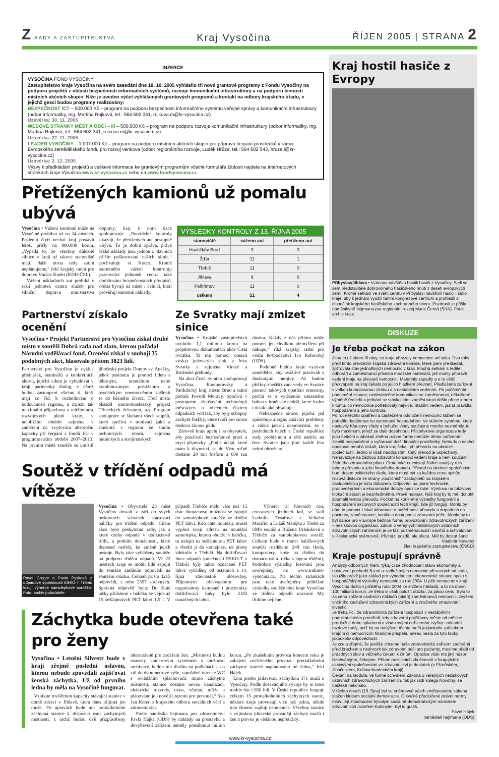Z RADY A ZASTUPITELSTVA Kraj Vysočina ŘÍJEN 2005 | STRANA 2
INZERCE
VYSOČINA FOND VYSOČINY
Zastupitelstvo kraje Vysočina na svém zasedání dne 18. 10. 2005 vyhlásilo tři nové grantové programy z Fondu Vysočiny na podporu projektů z oblasti bezpečnosti informačních systémů, rozvoje komunikační infrastruktury a na podporu činnosti místních akčních skupin. Níže je uveden výčet vyhlášených grantových programů a kontakt na odbory krajského úřadu, v jejichž gesci budou programy realizovány:
BEZPEČNOST ICT – 500.000 Kč – program na podporu bezpečnosti informačního systému veřejné správy a komunikační infrastruktury (odbor informatiky, Ing. Martina Rojková, tel.: 564 602 341, rojkova.m@kr-vysocina.cz)
Uzávěrka: 30. 11. 2005
WEBOVÉ STRÁNKY MĚST A OBCÍ – III – 500.000 Kč – program na podporu rozvoje komunikační infrastruktury (odbor informatiky, Ing. Martina Rojková, tel.: 564 602 341, rojkova.m@kr-vysocina.cz)
Uzávěrka: 22. 11. 2005
LEADER VYSOČINY – 1.007.000 Kč – program na podporu místních akčních skupin pro přípravu čerpání prostředků v rámci Evropského zemědělského fondu pro rozvoj venkova (odbor regionálního rozvoje, Luděk Hrůza, tel.: 564 602 543, hruza.l@kr-vysocina.cz)
Uzávěrka: 2. 12. 2005
Výzvy k předkládání projektů a veškeré informace ke grantovým programům včetně formuláře žádosti najdete na internetových stránkách kraje Vysočina www.kr-vysocina.cz nebo na www.fondvysociny.cz.
Přetížených kamionů už pomalu ubývá
Vysočina • Vážení kamionů může na Vysočině probíhat už na 24 místech. Poslední čtyři nechal kraj postavit letos, přišly na 800.000 korun. „Vypadá to, že všechny důležité silnice v kraji už takové stanoviště mají, další místa tedy zatím neplánujeme,“ řekl krajský radní pro dopravu Václav Kodet (KDU-ČSL).
Vážení nákladních aut probíhá v režii jednotek centra služeb pro silniční dopravu ministerstva dopravy, kraj s nimi úzce spolupracuje. „Pravidelné kontroly ukazují, že přetížených aut postupně ubývá. To je dobrá zpráva, právě těžké náklady jsou jednou z hlavních příčin poškozování našich silnic,“ pochvaluje si Kodet. Kromě samotného vážení kontrolují pracovníci jednotek centra také dodržování bezpečnostních předpisů, občas bývají na místě i celníci, kteří prověřují samotné náklady.
VÝSLEDKY KONTROLY Z 13. ŘÍJNA 2005
| stanoviště | váženo aut | přetíženo aut |
| --- | --- | --- |
| Havlíčkův Brod | 9 | 3 |
| Žďár | 11 | 1 |
| Třebíč | 11 | 0 |
| Jihlava | 9 | 0 |
| Pelhřimov | 11 | 0 |
| celkem | 51 | 4 |
Partnerství získalo ocenění
Vysočina • Projekt Partnerství pro Vysočinu získal druhé místo v soutěži Dobrá rada nad zlato, kterou pořádal Národní vzdělávací fond. Ocenění získal v souboji 35 podobných akcí, hlasovalo přitom 3823 lidí.
Partnerství pro Vysočinu je cyklus přednášek, seminářů a konkrétních aktivit, jejichž cílem je vybudovat v kraji partnerský dialog, v němž budou zastoupeni všichni ti, kteří mají co říci k rozhodování o budoucnosti regionu, a zajistit tak maximální přijatelnost a udržitelnost rozvojových plánů kraje, v nejbližším období zejména v zaměření na zvyšování absorpční kapacity při čerpání z fondů EU v programovacím období 2007–2013. Na prvním místě soutěže se umístil jihočeský projekt Domov sv. Anežky, jehož posláním je pomoci lidem s tělesným, mentálním nebo kombinovaným postižením a psychickým onemocněním začlenit se do běžného života. Třetí místo obsadil moravskoslezský projekt Třineckých železáren, a.s. Program spolupráce se školami všech stupňů, který spočívá v motivaci žáků a studentů v regionu ke studiu technických oborů, zejména hutnických a strojírenských.
Ze Svratky mají zmizet sinice
Vysočina • Krajské zastupitelstvo uvolnilo 1,1 milionu korun na projektovou dokumentaci akce Čistá Svratka. Ta má pomoci omezit výskyt jedovatých sinic z řeky Svratky a zejména Vírské a Brněnské přehrady.
Na akci Čistá Svratka spolupracují Vysočina, Jihomoravský a Pardubický kraj, město Brno a státní podnik Povodí Moravy. Spočívá v postupném zlepšování technologií městských a obecních čistíren odpadních vod tak, aby byly schopny zachytit fosfáty, které tvoří pro sinice doslova živnou půdu.
Zároveň kraje apelují na obyvatele, aby používali bezfosfátové prací a mycí přípravky. „Podle údajů, které mám k dispozici, se do Víru ročně dostane 20 tun fosforu a 600 tun dusíku. Každý z nás přitom může pomoci jen chvilkou přemýšlení při nákupu,“ říká krajský radní pro vodní hospodářství Ivo Rohovský (ODS).
Podobně budou kraje vyzývat zemědělce, aby uvážlivě pracovali s dusíkatými hnojivy. Až budou příčiny znečišťování vody ve Svratce pomocí takových opatření omezeny, počítá se s vytěžením usazeného bahna v brněnské nádrži, které fosfor i dusík také obsahuje.
Nebezpečné sinice, jejichž jed způsobuje alergie, zažívací problémy a vážná jaterní onemocnění, se v posledních letech v České republice staly problémem a obě nádrže na řece Svratce jsou jimi každé léto velmi ohroženy.
Soutěž v třídění odpadů má vítěze
Pavel Gregor a Pavla Pysková z odpadové společnosti ESKO-T Třebíč losují výherce samolepkové soutěže. Foto: archiv pořadatele
Vysočina • Obyvatelé 23 měst Vysočiny dostali v září do svých poštovních schránek startovací balíčky pro třídění odpadů. Cílem akce bylo poskytnout rady, jak a které druhy odpadů v domácnosti třídit, a podnítit domácnosti, které doposud netřídí, ke změně jejich postoje. Byly také vyhlášeny soutěže na podporu třídění odpadů. Ve 22 městech kraje se mohli lidé zapojit do soutěže zasláním odpovědi na soutěžní otázku. Celkem přišlo 3215 odpovědí, z toho 2357 správných. Správná odpověď byla: Do žluté tašky přiložené v balíčku se vejde až 15 sešlápnutých PET lahví 1,5 l. V případě Třebíče mělo více než 15 tisíc domácností možnost se zapojit do samolepkové soutěže ve třídění PET lahví. Kdo chtěl soutěžit, musel vyplnit svoji adresu na soutěžní samolepku, kterou obdržel v balíčku, tu nalepit na sešlápnutou PET lahev a vhodit ji do kontejneru na plasty kdekoliv v Třebíči. Na dotříďovací lince odpadů společnosti ESKO-T v Třebíči byly takto označené PET lahve vytříděny od ostatních a 14. října slavnostně slosovány. Příjemným překvapením pro organizátory kampaně i pracovníky dotřiďovací linky bylo 2183 označených lahví.
Výherci tří hlavních cen, crossových jízdních kol, se stali Ludmila Tesařová z Velkého Meziříčí a Lukáš Matějka z Třeště za SMS soutěž a Růžena Urbánková z Třebíče za samolepkovou soutěž. Celkem bude v rámci balíčkových soutěží rozděleno 248 cen (kola, kompostéry, koše na třídění do domácností a trička s logem třídění). Podrobné výsledky losování jsou uveřejněny na www.tridime-vysocina.cz. Na těchto stránkách jsou také uveřejněny průběžné výsledky soutěže obcí kraje Vysočina ve třídění odpadů nazvané My třídíme nejlépe.
Záchytka bude otevřena také pro ženy
Vysočina • Letošní Silvestr bude v kraji zřejmě poslední oslavou, kterou nebude zpovzdálí zajišťovat ženská záchytka. Už od prvního ledna by měla na Vysočině fungovat.
Vznikne rozšířením kapacity stávající stanice v domě zdraví v Jihlavě, která dnes přijímá jen muže. Po úpravách bude mít protialkoholní záchytná stanice k dispozici osm záchytných místností, z nichž budou dvě přizpůsobeny alternativně pro zadržení žen. „Místnosti budou osazeny kamerovým systémem s možností archivace, budou mít dlažbu na podlahách a na zdi do dvoumetrové výše, zapuštěné turecké WC s ovládáním splachovačů mimo záchytné místnosti, stanice dostane novou kanalizaci, elektrické rozvody, okna, větrání, mříže a plánováno je i novější zázemí pro personál,“ říká Jan Koten z krajského odboru sociálních věcí a zdravotnictví.
Podle náměstka hejtmana pro zdravotnictví Pavla Hájka (ODS) by náklady na přestavbu a dovybavení zařízení neměly přesáhnout milion korun. „Po zkušebním provozu koncem roku je zahájení rozšířeného provozu protialkoholní záchytné stanice naplánováno od ledna,“ řekl Hájek.
Loni prošlo jihlavskou záchytkou 371 mužů z Vysočiny. Podle dosavadního vývoje by to letos mohlo být i 650 lidí. V České republice funguje celkem 15 protialkoholních záchytných stanic, některé kraje provozují více než jednu, někde tuto činnost suplují nemocnice. Všechny stanice s výjimkou jihlavské provádějí záchyty mužů i žen a provoz je většinou nepřetržitý.
Kraj hostil hasiče z Evropy
Přibyslav/Jihlava • Vzácnou návštěvu hostili hasiči z Vysočiny. Sjeli se sem představitelé dobrovolného hasičského hnutí z deseti evropských zemí. Kromě setkání ve svém centru v Přibyslavi navštívili hasiči i sídlo kraje, aby k jednání využili tamní kongresové centrum a prohlédli si dispečink krajského hasičského záchranného sboru. Pozdravit je přišla náměstkyně hejtmana pro regionální rozvoj Marie Černá (SNK). Foto: archiv kraje
DISKUZE
Je třeba počkat na zákon
Jsou to už skoro tři roky, co kraje převzaly nemocnice od státu. Dva roky před tímto převzetím krajská zdravotní komise, které jsem předsedal, zjišťovala stav jednotlivých nemocnic v kraji. Mnohá setkání s řediteli, odboráři a zaměstnanci přinesla množství materiálů, jež mohly připravit vedení kraje na převzetí nemocnic. Materiály zapadly a o to větší překvapení na kraj čekalo po jejich hladkém převzetí. Předlužená zařízení s velkou kumulovanou ztrátou a s nestabilním vedením. Po počátečním podcenění situace, nedostatečné komunikaci se zaměstnanci, několikeré výměně ředitelů a jednání se stávkujícími zaměstnanci došlo přece jenom k tomu, co nemocnice potřebovaly nejvíce. Stabilní vedení, jasná pravidla hospodaření a jeho kontrola.
Po roce těchto opatření a částečném oddlužení nemocnic státem se podařilo dosáhnout na vyrovnané hospodaření. Ve státním systému, který nastavily Klausovy vlády a bohužel vlády současné mnoho nezměnily, to bylo maximum, jehož se dalo dosáhnout. Příspěvkové organizace tedy jsou funkční a jakákoli změna právní formy nemůže těmto zařízením zlepšit hospodaření a vyčarovat další finanční prostředky. Nebudu a nechci opakovat mnohá úskalí, která kraj čekají při převodu na akciové společnosti. Jedno si však neodpustím. Celý převod je uspěchaný. Nenavazuje na žádnou zdravotní koncepci vedení kraje a není součástí žádného zdravotního plánu. Proto také neexistují žádné analýzy rizik tohoto převodu a jeho finančního dopadu. Převod na akciové společnosti budí dojem politického úkolu, který musí být za každou cenu splněn. Nulová diskuze ze strany „koaličních“ zastupitelů na krajském zastupitelstvu je toho důkazem. Odpovědi na jasné technické, pracovněprávní a ekonomické dotazy opozice také. Výmluva na takzvaný blokační zákon je bezpředmětná. Právě naopak. Náš kraj by to měl donutit zpomalit tempo převodu. Počkat na konkrétní výsledky fungování a hospodaření akciových společností těch krajů, kde již fungují. Mohlo by nám to pomoci získat informace o potřebnosti převodu a dopadech na pacienty, zaměstnance, kvalitu a dostupnost zdravotní péče. Mohla by to být šance pro v Evropě běžnou formu provozování zdravotnických zařízení – neziskovou organizaci. Zákon o veřejných neziskových ústavních zdravotnických zařízeních je ve fázi pozměňovacích návrhů a schvalování v Poslanecké sněmovně. Přichází pozdě, ale přece. Měl by dostat šanci.
Vladimír Novotný
člen krajského zastupitelstva (ČSSD)
Kraje postupují správně
Analýzy odborných firem, týkající se zhodnocení stavu ekonomiky a nastavení pochodů řízení u zadlužených nemocnic převzatých od státu, sloužily právě jako základ pro vyhodnocení ekonomické situace spolu s hospodářskými výsledky nemocnic za rok 2004. U pěti nemocnic v kraji Vysočina došlo v průběhu roku 2004 ke snížení nákladů, a to na úrovni 130 milionů korun. Je třeba si však položit otázku, za jakou cenu. Bylo to za cenu snížení osobních nákladů (platů) zaměstnanců nemocnic, zvýšení vnitřního zadlužení zdravotnických zařízení a značného omezování investic.
Je třeba říci, že zdravotnická zařízení hospodaří v nestabilním podnikatelském prostředí, kdy zdravotní pojišťovny měsíc od měsíce prodlužují dobu splatnosti a vláda svými nařízeními zvyšuje základní mzdové tarify, aniž by na navýšení těchto tarifů jakýmkoliv způsobem krajům či nemocnicím finančně přispěla, anebo nesla za tyto kroky jakoukoliv odpovědnost.
Je zcela zřejmé, že jestliže chceme naše zdravotnická zařízení zachránit před krachem a neohrozit tak zdravotní péči pro pacienty, musíme přejít od prázdných slov a věčného čekání k činům. Opozice však má jiný názor: Nechvátejme, čekejme. Přitom pozitivních zkušeností s fungujícími akciovými společnostmi ve zdravotnictví je dostatek (v Plzeňském, Jihočeském, Královehradeckém kraji).
Čekání na Godota, ve formě schválení Zákona o veřejných neziskových ústavních zdravotnických zařízeních, tak jak radí kolega Novotný, se naštěstí nekonalo.
V těchto dnech (19. října) byl ve sněmovně návrh zmiňovaného zákona stažen klubem sociální demokracie. O kvalitě předložené právní normy mluví její zhodnocení bývalým sociálně-demokratickým ministrem zdravotnictví Jozefem Kubinyim: Byl to guláš.
Pavel Hájek
náměstek hejtmana (ODS)
www.kr-vysocina.cz